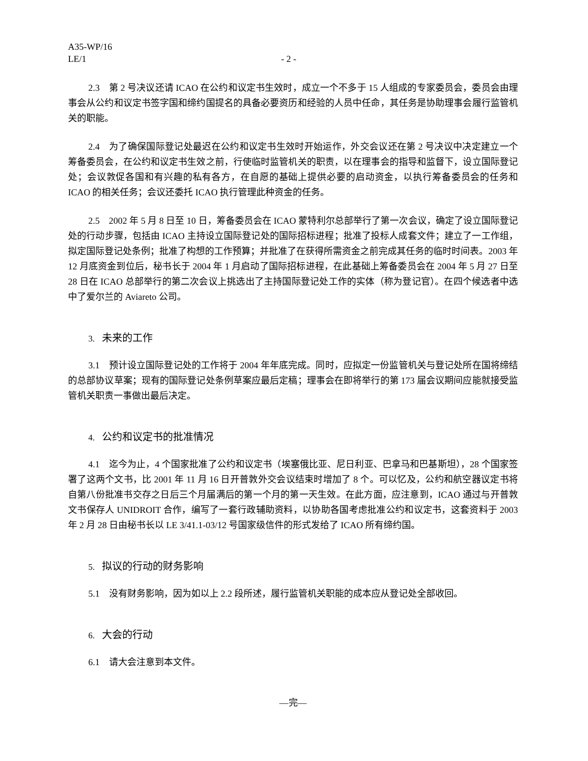A35-WP/16
LE/1 - 2 -
2.3　第 2 号决议还请 ICAO 在公约和议定书生效时，成立一个不多于 15 人组成的专家委员会，委员会由理事会从公约和议定书签字国和缔约国提名的具备必要资历和经验的人员中任命，其任务是协助理事会履行监管机关的职能。
2.4　为了确保国际登记处最迟在公约和议定书生效时开始运作，外交会议还在第 2 号决议中决定建立一个筹备委员会，在公约和议定书生效之前，行使临时监管机关的职责，以在理事会的指导和监督下，设立国际登记处；会议敦促各国和有兴趣的私有各方，在自愿的基础上提供必要的启动资金，以执行筹备委员会的任务和 ICAO 的相关任务；会议还委托 ICAO 执行管理此种资金的任务。
2.5　2002 年 5 月 8 日至 10 日，筹备委员会在 ICAO 蒙特利尔总部举行了第一次会议，确定了设立国际登记处的行动步骤，包括由 ICAO 主持设立国际登记处的国际招标进程；批准了投标人成套文件；建立了一工作组，拟定国际登记处条例；批准了构想的工作预算；并批准了在获得所需资金之前完成其任务的临时时间表。2003 年 12 月底资金到位后，秘书长于 2004 年 1 月启动了国际招标进程，在此基础上筹备委员会在 2004 年 5 月 27 日至 28 日在 ICAO 总部举行的第二次会议上挑选出了主持国际登记处工作的实体（称为登记官）。在四个候选者中选中了爱尔兰的 Aviareto 公司。
3. 未来的工作
3.1　预计设立国际登记处的工作将于 2004 年年底完成。同时，应拟定一份监管机关与登记处所在国将缔结的总部协议草案；现有的国际登记处条例草案应最后定稿；理事会在即将举行的第 173 届会议期间应能就接受监管机关职责一事做出最后决定。
4. 公约和议定书的批准情况
4.1　迄今为止，4 个国家批准了公约和议定书（埃塞俄比亚、尼日利亚、巴拿马和巴基斯坦），28 个国家签署了这两个文书，比 2001 年 11 月 16 日开普敦外交会议结束时增加了 8 个。可以忆及，公约和航空器议定书将自第八份批准书交存之日后三个月届满后的第一个月的第一天生效。在此方面，应注意到，ICAO 通过与开普敦文书保存人 UNIDROIT 合作，编写了一套行政辅助资料，以协助各国考虑批准公约和议定书，这套资料于 2003 年 2 月 28 日由秘书长以 LE 3/41.1-03/12 号国家级信件的形式发给了 ICAO 所有缔约国。
5. 拟议的行动的财务影响
5.1　没有财务影响，因为如以上 2.2 段所述，履行监管机关职能的成本应从登记处全部收回。
6. 大会的行动
6.1　请大会注意到本文件。
—完—